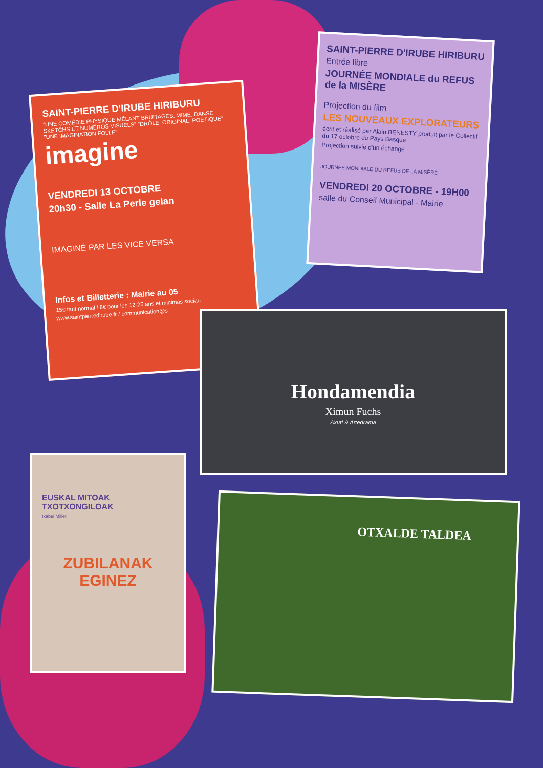SAINT-PIERRE D'IRUBE HIRIBURU
"UNE COMÉDIE PHYSIQUE MÊLANT BRUITAGES, MIME, DANSE, SKETCHS ET NUMÉROS VISUELS" "DRÔLE, ORIGINAL, POÉTIQUE" "UNE IMAGINATION FOLLE"
imagine
VENDREDI 13 OCTOBRE
20h30 - Salle La Perle gelan
IMAGINÉ PAR LES VICE VERSA
Infos et Billetterie : Mairie au 05
15€ tarif normal / 8€ pour les 12-25 ans et minimas sociau
www.saintpierredirube.fr / communication@s
SAINT-PIERRE D'IRUBE HIRIBURU
Entrée libre
JOURNÉE MONDIALE du REFUS de la MISÈRE
Projection du film
LES NOUVEAUX EXPLORATEURS
écrit et réalisé par Alain BENESTY produit par le Collectif du 17 octobre du Pays Basque
Projection suivie d'un échange
JOURNÉE MONDIALE DU REFUS DE LA MISÈRE
VENDREDI 20 OCTOBRE - 19H00
salle du Conseil Municipal - Mairie
Hondamendia
Ximun Fuchs
Axut! & Artedrama
EUSKAL MITOAK TXOTXONGILOAK
Ixabel Millet
ZUBILANAK EGINEZ
OTXALDE TALDEA